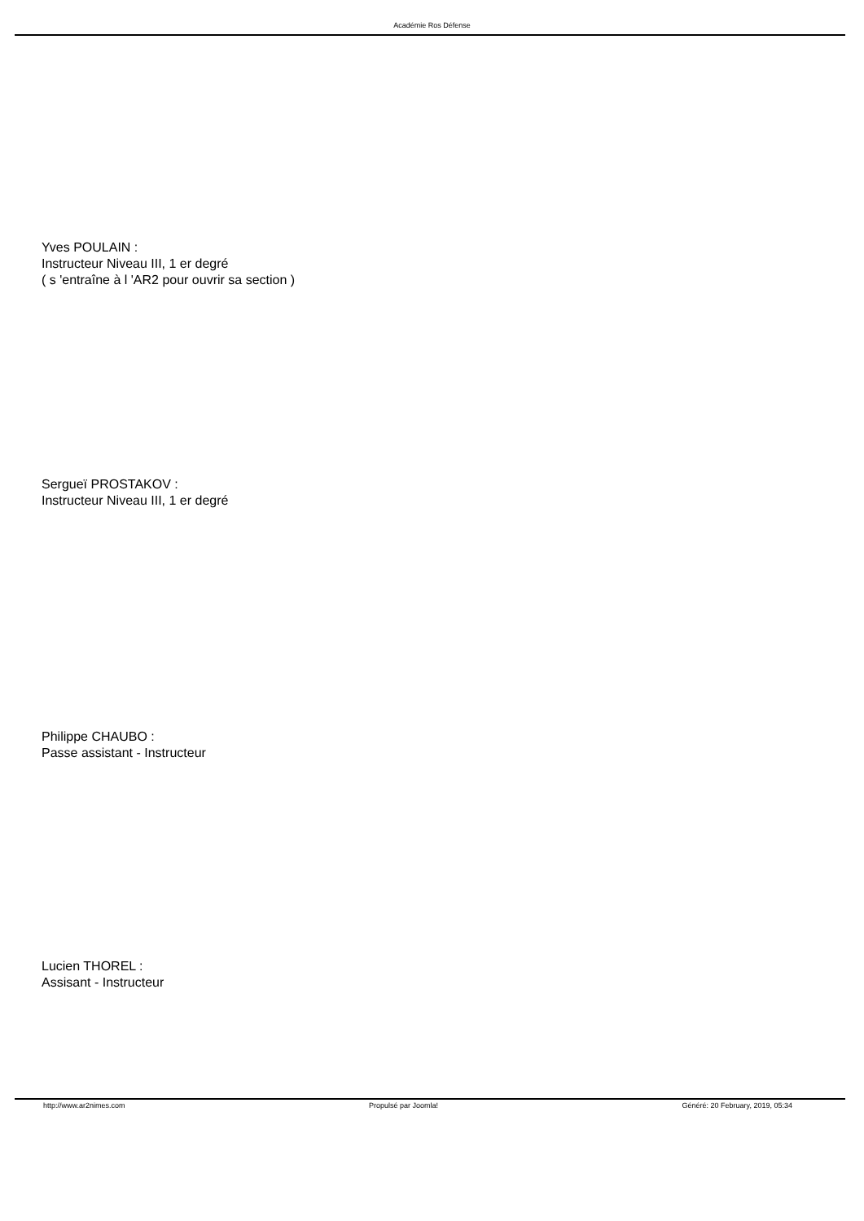Académie Ros Défense
Yves POULAIN :
Instructeur Niveau III, 1 er degré
( s 'entraîne à l 'AR2 pour ouvrir sa section )
Sergueï PROSTAKOV :
Instructeur Niveau III, 1 er degré
Philippe CHAUBO :
Passe assistant - Instructeur
Lucien THOREL :
Assisant - Instructeur
http://www.ar2nimes.com Propulsé par Joomla! Généré: 20 February, 2019, 05:34